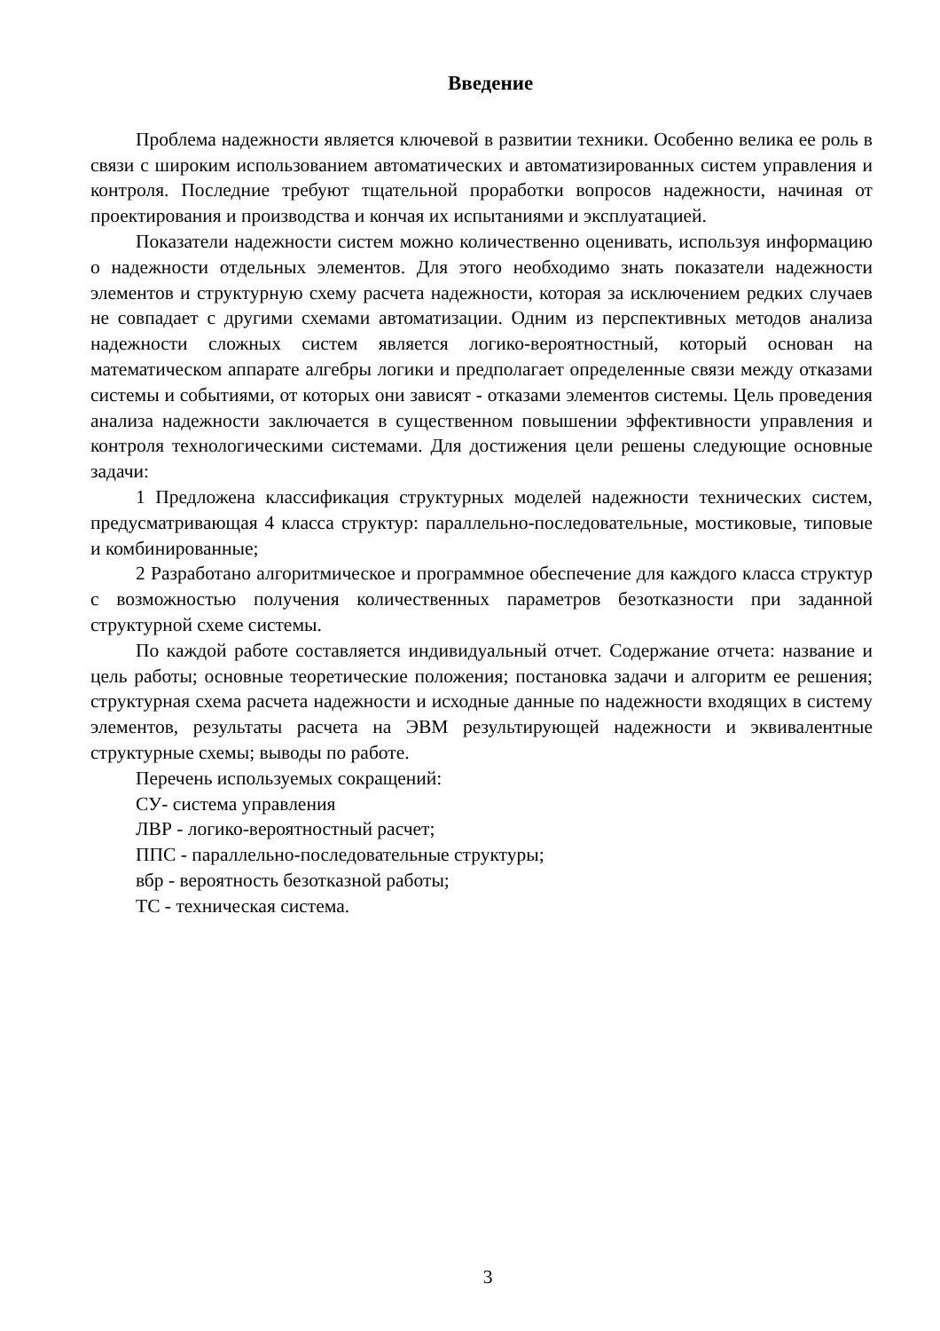Введение
Проблема надежности является ключевой в развитии техники. Особенно велика ее роль в связи с широким использованием автоматических и автоматизированных систем управления и контроля. Последние требуют тщательной проработки вопросов надежности, начиная от проектирования и производства и кончая их испытаниями и эксплуатацией.
Показатели надежности систем можно количественно оценивать, используя информацию о надежности отдельных элементов. Для этого необходимо знать показатели надежности элементов и структурную схему расчета надежности, которая за исключением редких случаев не совпадает с другими схемами автоматизации. Одним из перспективных методов анализа надежности сложных систем является логико-вероятностный, который основан на математическом аппарате алгебры логики и предполагает определенные связи между отказами системы и событиями, от которых они зависят - отказами элементов системы. Цель проведения анализа надежности заключается в существенном повышении эффективности управления и контроля технологическими системами. Для достижения цели решены следующие основные задачи:
1 Предложена классификация структурных моделей надежности технических систем, предусматривающая 4 класса структур: параллельно-последовательные, мостиковые, типовые и комбинированные;
2 Разработано алгоритмическое и программное обеспечение для каждого класса структур с возможностью получения количественных параметров безотказности при заданной структурной схеме системы.
По каждой работе составляется индивидуальный отчет. Содержание отчета: название и цель работы; основные теоретические положения; постановка задачи и алгоритм ее решения; структурная схема расчета надежности и исходные данные по надежности входящих в систему элементов, результаты расчета на ЭВМ результирующей надежности и эквивалентные структурные схемы; выводы по работе.
Перечень используемых сокращений:
СУ- система управления
ЛВР - логико-вероятностный расчет;
ППС - параллельно-последовательные структуры;
вбр - вероятность безотказной работы;
ТС - техническая система.
3